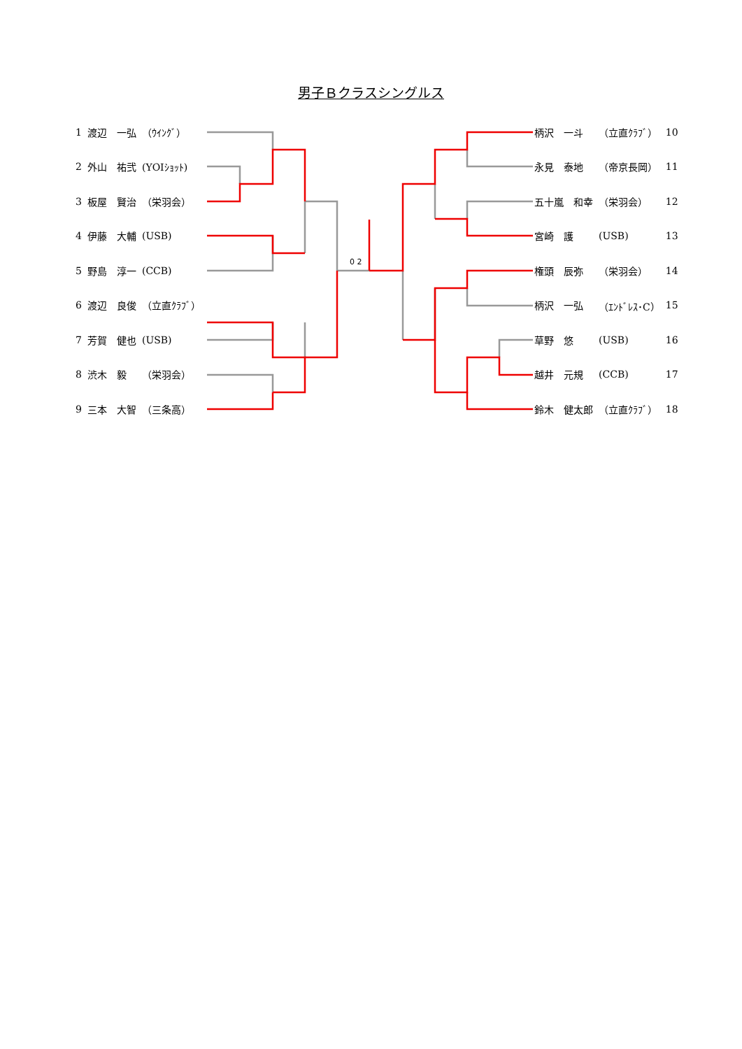男子Ｂクラスシングルス
| 1 | 渡辺 一弘 | （ｳｲﾝｸﾞ） |
| 2 | 外山 祐弐 | (YOIｼｮｯﾄ) |
| 3 | 板屋 賢治 | （栄羽会） |
| 4 | 伊藤 大輔 | (USB) |
| 5 | 野島 淳一 | (CCB) |
| 6 | 渡辺 良俊 | （立直ｸﾗﾌﾞ） |
| 7 | 芳賀 健也 | (USB) |
| 8 | 渋木 毅 | （栄羽会） |
| 9 | 三本 大智 | （三条高） |
| 柄沢 一斗 | （立直ｸﾗﾌﾞ） | 10 |
| 永見 泰地 | （帝京長岡） | 11 |
| 五十嵐 和幸 | （栄羽会） | 12 |
| 宮崎 護 | (USB) | 13 |
| 権頭 辰弥 | （栄羽会） | 14 |
| 柄沢 一弘 | （ｴﾝﾄﾞﾚｽ･C） | 15 |
| 草野 悠 | (USB) | 16 |
| 越井 元規 | (CCB) | 17 |
| 鈴木 健太郎 | （立直ｸﾗﾌﾞ） | 18 |
0 2